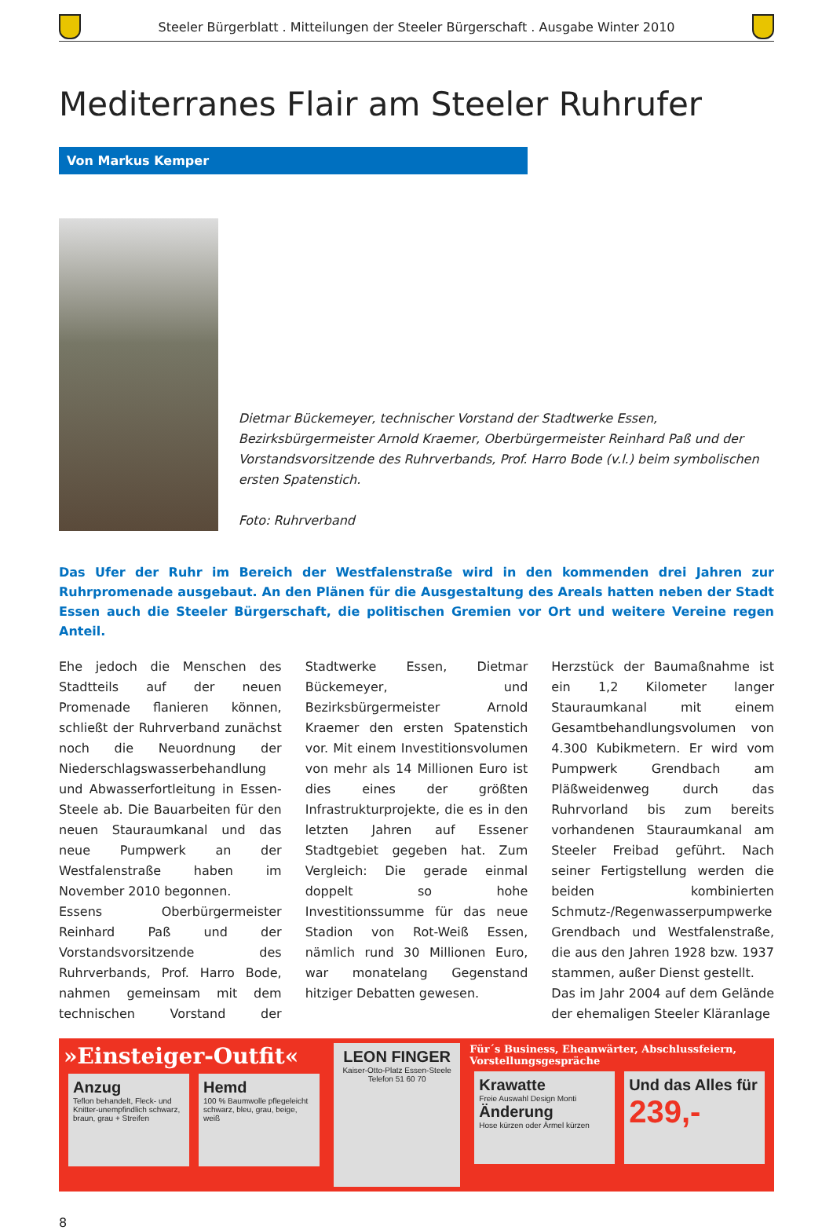Steeler Bürgerblatt . Mitteilungen der Steeler Bürgerschaft . Ausgabe Winter 2010
Mediterranes Flair am Steeler Ruhrufer
Von Markus Kemper
Dietmar Bückemeyer, technischer Vorstand der Stadtwerke Essen, Bezirksbürgermeister Arnold Kraemer, Oberbürgermeister Reinhard Paß und der Vorstandsvorsitzende des Ruhrverbands, Prof. Harro Bode (v.l.) beim symbolischen ersten Spatenstich.
Foto: Ruhrverband
Das Ufer der Ruhr im Bereich der Westfalenstraße wird in den kommenden drei Jahren zur Ruhrpromenade ausgebaut. An den Plänen für die Ausgestaltung des Areals hatten neben der Stadt Essen auch die Steeler Bürgerschaft, die politischen Gremien vor Ort und weitere Vereine regen Anteil.
Ehe jedoch die Menschen des Stadtteils auf der neuen Promenade flanieren können, schließt der Ruhrverband zunächst noch die Neuordnung der Niederschlagswasserbehandlung und Abwasserfortleitung in Essen-Steele ab. Die Bauarbeiten für den neuen Stauraumkanal und das neue Pumpwerk an der Westfalenstraße haben im November 2010 begonnen.
Essens Oberbürgermeister Reinhard Paß und der Vorstandsvorsitzende des Ruhrverbands, Prof. Harro Bode, nahmen gemeinsam mit dem technischen Vorstand der Stadtwerke Essen, Dietmar Bückemeyer, und Bezirksbürgermeister Arnold Kraemer den ersten Spatenstich vor. Mit einem Investitionsvolumen von mehr als 14 Millionen Euro ist dies eines der größten Infrastrukturprojekte, die es in den letzten Jahren auf Essener Stadtgebiet gegeben hat. Zum Vergleich: Die gerade einmal doppelt so hohe Investitionssumme für das neue Stadion von Rot-Weiß Essen, nämlich rund 30 Millionen Euro, war monatelang Gegenstand hitziger Debatten gewesen.
Herzstück der Baumaßnahme ist ein 1,2 Kilometer langer Stauraumkanal mit einem Gesamtbehandlungsvolumen von 4.300 Kubikmetern. Er wird vom Pumpwerk Grendbach am Pläßweidenweg durch das Ruhrvorland bis zum bereits vorhandenen Stauraumkanal am Steeler Freibad geführt. Nach seiner Fertigstellung werden die beiden kombinierten Schmutz-/Regenwasserpumpwerke Grendbach und Westfalenstraße, die aus den Jahren 1928 bzw. 1937 stammen, außer Dienst gestellt.
Das im Jahr 2004 auf dem Gelände der ehemaligen Steeler Kläranlage
»Einsteiger-Outfit«
Anzug
Teflon behandelt, Fleck- und Knitter-unempfindlich schwarz, braun, grau + Streifen
Hemd
100 % Baumwolle pflegeleicht schwarz, bleu, grau, beige, weiß
LEON FINGER
Kaiser-Otto-Platz Essen-Steele Telefon 51 60 70
Für´s Business, Eheanwärter, Abschlussfeiern, Vorstellungsgespräche
Krawatte
Freie Auswahl Design Monti
Änderung
Hose kürzen oder Ärmel kürzen
Und das Alles für
239,-
8